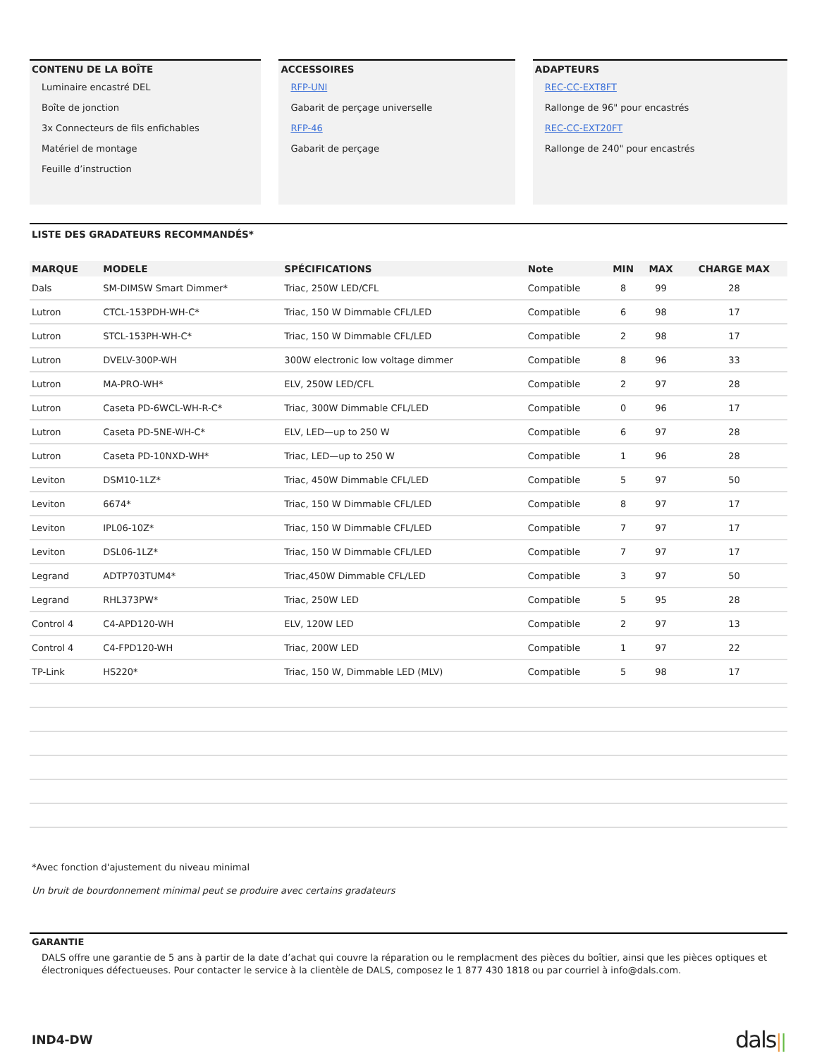CONTENU DE LA BOÎTE
Luminaire encastré DEL
Boîte de jonction
3x Connecteurs de fils enfichables
Matériel de montage
Feuille d’instruction
ACCESSOIRES
RFP-UNI
Gabarit de perçage universelle
RFP-46
Gabarit de perçage
ADAPTEURS
REC-CC-EXT8FT
Rallonge de 96" pour encastrés
REC-CC-EXT20FT
Rallonge de 240" pour encastrés
LISTE DES GRADATEURS RECOMMANDÉS*
| MARQUE | MODELE | SPÉCIFICATIONS | Note | MIN | MAX | CHARGE MAX |
| --- | --- | --- | --- | --- | --- | --- |
| Dals | SM-DIMSW Smart Dimmer* | Triac, 250W LED/CFL | Compatible | 8 | 99 | 28 |
| Lutron | CTCL-153PDH-WH-C* | Triac, 150 W Dimmable CFL/LED | Compatible | 6 | 98 | 17 |
| Lutron | STCL-153PH-WH-C* | Triac, 150 W Dimmable CFL/LED | Compatible | 2 | 98 | 17 |
| Lutron | DVELV-300P-WH | 300W electronic low voltage dimmer | Compatible | 8 | 96 | 33 |
| Lutron | MA-PRO-WH* | ELV, 250W LED/CFL | Compatible | 2 | 97 | 28 |
| Lutron | Caseta PD-6WCL-WH-R-C* | Triac, 300W Dimmable CFL/LED | Compatible | 0 | 96 | 17 |
| Lutron | Caseta PD-5NE-WH-C* | ELV, LED—up to 250 W | Compatible | 6 | 97 | 28 |
| Lutron | Caseta PD-10NXD-WH* | Triac, LED—up to 250 W | Compatible | 1 | 96 | 28 |
| Leviton | DSM10-1LZ* | Triac, 450W Dimmable CFL/LED | Compatible | 5 | 97 | 50 |
| Leviton | 6674* | Triac, 150 W Dimmable CFL/LED | Compatible | 8 | 97 | 17 |
| Leviton | IPL06-10Z* | Triac, 150 W Dimmable CFL/LED | Compatible | 7 | 97 | 17 |
| Leviton | DSL06-1LZ* | Triac, 150 W Dimmable CFL/LED | Compatible | 7 | 97 | 17 |
| Legrand | ADTP703TUM4* | Triac,450W Dimmable CFL/LED | Compatible | 3 | 97 | 50 |
| Legrand | RHL373PW* | Triac, 250W LED | Compatible | 5 | 95 | 28 |
| Control 4 | C4-APD120-WH | ELV, 120W LED | Compatible | 2 | 97 | 13 |
| Control 4 | C4-FPD120-WH | Triac, 200W LED | Compatible | 1 | 97 | 22 |
| TP-Link | HS220* | Triac, 150 W, Dimmable LED (MLV) | Compatible | 5 | 98 | 17 |
*Avec fonction d'ajustement du niveau minimal
Un bruit de bourdonnement minimal peut se produire avec certains gradateurs
GARANTIE
DALS offre une garantie de 5 ans à partir de la date d’achat qui couvre la réparation ou le remplacment des pièces du boîtier, ainsi que les pièces optiques et électroniques défectueuses. Pour contacter le service à la clientèle de DALS, composez le 1 877 430 1818 ou par courriel à info@dals.com.
IND4-DW dals||